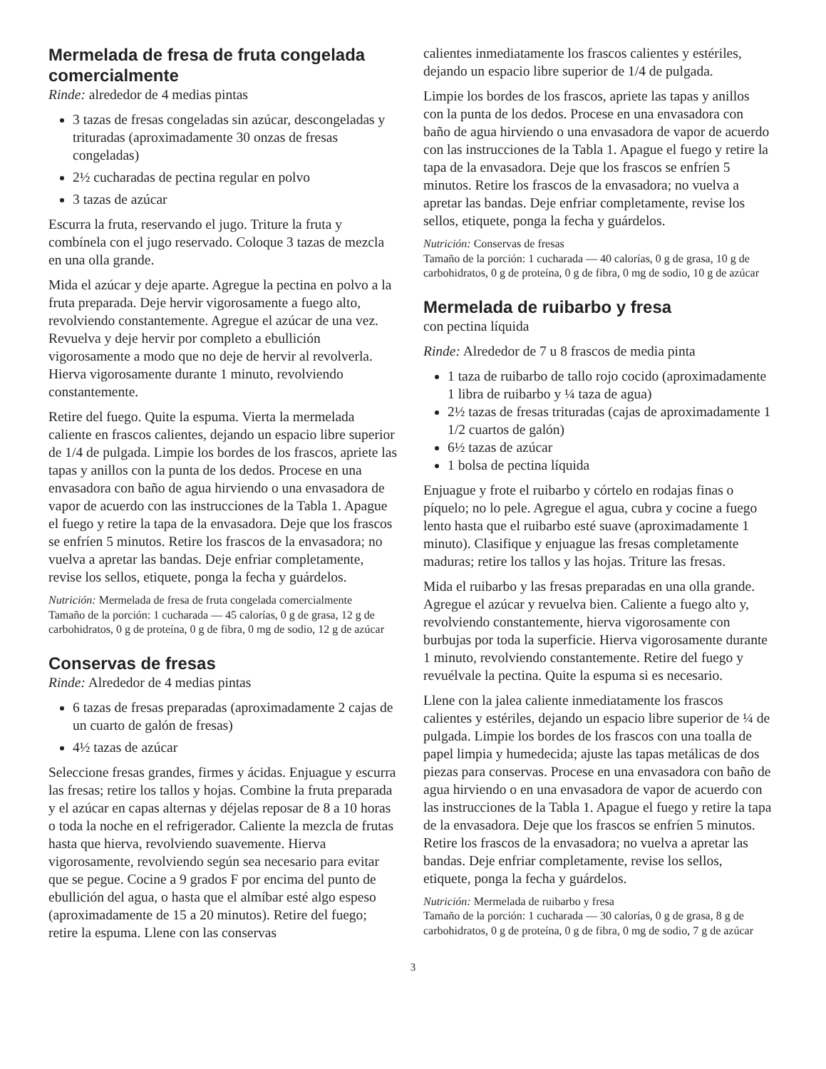Mermelada de fresa de fruta congelada comercialmente
Rinde: alrededor de 4 medias pintas
3 tazas de fresas congeladas sin azúcar, descongeladas y trituradas (aproximadamente 30 onzas de fresas congeladas)
2½ cucharadas de pectina regular en polvo
3 tazas de azúcar
Escurra la fruta, reservando el jugo. Triture la fruta y combínela con el jugo reservado. Coloque 3 tazas de mezcla en una olla grande.
Mida el azúcar y deje aparte. Agregue la pectina en polvo a la fruta preparada. Deje hervir vigorosamente a fuego alto, revolviendo constantemente. Agregue el azúcar de una vez. Revuelva y deje hervir por completo a ebullición vigorosamente a modo que no deje de hervir al revolverla. Hierva vigorosamente durante 1 minuto, revolviendo constantemente.
Retire del fuego. Quite la espuma. Vierta la mermelada caliente en frascos calientes, dejando un espacio libre superior de 1/4 de pulgada. Limpie los bordes de los frascos, apriete las tapas y anillos con la punta de los dedos. Procese en una envasadora con baño de agua hirviendo o una envasadora de vapor de acuerdo con las instrucciones de la Tabla 1. Apague el fuego y retire la tapa de la envasadora. Deje que los frascos se enfríen 5 minutos. Retire los frascos de la envasadora; no vuelva a apretar las bandas. Deje enfriar completamente, revise los sellos, etiquete, ponga la fecha y guárdelos.
Nutrición: Mermelada de fresa de fruta congelada comercialmente
Tamaño de la porción: 1 cucharada — 45 calorías, 0 g de grasa, 12 g de carbohidratos, 0 g de proteína, 0 g de fibra, 0 mg de sodio, 12 g de azúcar
Conservas de fresas
Rinde: Alrededor de 4 medias pintas
6 tazas de fresas preparadas (aproximadamente 2 cajas de un cuarto de galón de fresas)
4½ tazas de azúcar
Seleccione fresas grandes, firmes y ácidas. Enjuague y escurra las fresas; retire los tallos y hojas. Combine la fruta preparada y el azúcar en capas alternas y déjelas reposar de 8 a 10 horas o toda la noche en el refrigerador. Caliente la mezcla de frutas hasta que hierva, revolviendo suavemente. Hierva vigorosamente, revolviendo según sea necesario para evitar que se pegue. Cocine a 9 grados F por encima del punto de ebullición del agua, o hasta que el almíbar esté algo espeso (aproximadamente de 15 a 20 minutos). Retire del fuego; retire la espuma. Llene con las conservas
calientes inmediatamente los frascos calientes y estériles, dejando un espacio libre superior de 1/4 de pulgada.
Limpie los bordes de los frascos, apriete las tapas y anillos con la punta de los dedos. Procese en una envasadora con baño de agua hirviendo o una envasadora de vapor de acuerdo con las instrucciones de la Tabla 1. Apague el fuego y retire la tapa de la envasadora. Deje que los frascos se enfríen 5 minutos. Retire los frascos de la envasadora; no vuelva a apretar las bandas. Deje enfriar completamente, revise los sellos, etiquete, ponga la fecha y guárdelos.
Nutrición: Conservas de fresas
Tamaño de la porción: 1 cucharada — 40 calorías, 0 g de grasa, 10 g de carbohidratos, 0 g de proteína, 0 g de fibra, 0 mg de sodio, 10 g de azúcar
Mermelada de ruibarbo y fresa
con pectina líquida
Rinde: Alrededor de 7 u 8 frascos de media pinta
1 taza de ruibarbo de tallo rojo cocido (aproximadamente 1 libra de ruibarbo y ¼ taza de agua)
2½ tazas de fresas trituradas (cajas de aproximadamente 1 1/2 cuartos de galón)
6½ tazas de azúcar
1 bolsa de pectina líquida
Enjuague y frote el ruibarbo y córtelo en rodajas finas o píquelo; no lo pele. Agregue el agua, cubra y cocine a fuego lento hasta que el ruibarbo esté suave (aproximadamente 1 minuto). Clasifique y enjuague las fresas completamente maduras; retire los tallos y las hojas. Triture las fresas.
Mida el ruibarbo y las fresas preparadas en una olla grande. Agregue el azúcar y revuelva bien. Caliente a fuego alto y, revolviendo constantemente, hierva vigorosamente con burbujas por toda la superficie. Hierva vigorosamente durante 1 minuto, revolviendo constantemente. Retire del fuego y revuélvale la pectina. Quite la espuma si es necesario.
Llene con la jalea caliente inmediatamente los frascos calientes y estériles, dejando un espacio libre superior de ¼ de pulgada. Limpie los bordes de los frascos con una toalla de papel limpia y humedecida; ajuste las tapas metálicas de dos piezas para conservas. Procese en una envasadora con baño de agua hirviendo o en una envasadora de vapor de acuerdo con las instrucciones de la Tabla 1. Apague el fuego y retire la tapa de la envasadora. Deje que los frascos se enfríen 5 minutos. Retire los frascos de la envasadora; no vuelva a apretar las bandas. Deje enfriar completamente, revise los sellos, etiquete, ponga la fecha y guárdelos.
Nutrición: Mermelada de ruibarbo y fresa
Tamaño de la porción: 1 cucharada — 30 calorías, 0 g de grasa, 8 g de carbohidratos, 0 g de proteína, 0 g de fibra, 0 mg de sodio, 7 g de azúcar
3